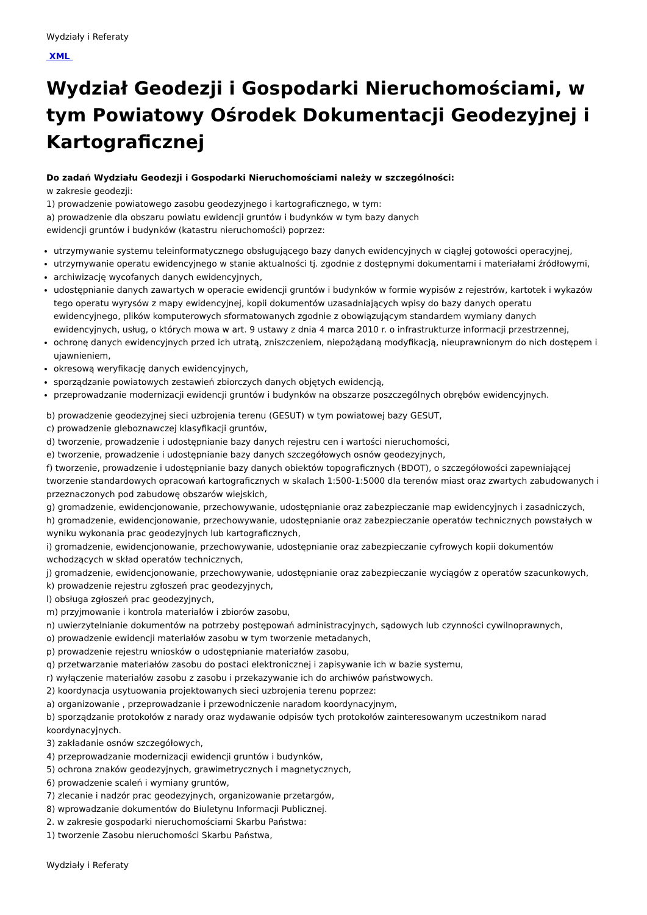Wydziały i Referaty
XML
Wydział Geodezji i Gospodarki Nieruchomościami, w tym Powiatowy Ośrodek Dokumentacji Geodezyjnej i Kartograficznej
Do zadań Wydziału Geodezji i Gospodarki Nieruchomościami należy w szczególności:
w zakresie geodezji:
1) prowadzenie powiatowego zasobu geodezyjnego i kartograficznego, w tym:
a) prowadzenie dla obszaru powiatu ewidencji gruntów i budynków w tym bazy danych
ewidencji gruntów i budynków (katastru nieruchomości) poprzez:
utrzymywanie systemu teleinformatycznego obsługującego bazy danych ewidencyjnych w ciągłej gotowości operacyjnej,
utrzymywanie operatu ewidencyjnego w stanie aktualności tj. zgodnie z dostępnymi dokumentami i materiałami źródłowymi,
archiwizację wycofanych danych ewidencyjnych,
udostępnianie danych zawartych w operacie ewidencji gruntów i budynków w formie wypisów z rejestrów, kartotek i wykazów tego operatu wyrysów z mapy ewidencyjnej, kopii dokumentów uzasadniających wpisy do bazy danych operatu ewidencyjnego, plików komputerowych sformatowanych zgodnie z obowiązującym standardem wymiany danych ewidencyjnych, usług, o których mowa w art. 9 ustawy z dnia 4 marca 2010 r. o infrastrukturze informacji przestrzennej,
ochronę danych ewidencyjnych przed ich utratą, zniszczeniem, niepożądaną modyfikacją, nieuprawnionym do nich dostępem i ujawnieniem,
okresową weryfikację danych ewidencyjnych,
sporządzanie powiatowych zestawień zbiorczych danych objętych ewidencją,
przeprowadzanie modernizacji ewidencji gruntów i budynków na obszarze poszczególnych obrębów ewidencyjnych.
b) prowadzenie geodezyjnej sieci uzbrojenia terenu (GESUT) w tym powiatowej bazy GESUT,
c) prowadzenie gleboznawczej klasyfikacji gruntów,
d) tworzenie, prowadzenie i udostępnianie bazy danych rejestru cen i wartości nieruchomości,
e) tworzenie, prowadzenie i udostępnianie bazy danych szczegółowych osnów geodezyjnych,
f) tworzenie, prowadzenie i udostępnianie bazy danych obiektów topograficznych (BDOT), o szczegółowości zapewniającej tworzenie standardowych opracowań kartograficznych w skalach 1:500-1:5000 dla terenów miast oraz zwartych zabudowanych i przeznaczonych pod zabudowę obszarów wiejskich,
g) gromadzenie, ewidencjonowanie, przechowywanie, udostępnianie oraz zabezpieczanie map ewidencyjnych i zasadniczych,
h) gromadzenie, ewidencjonowanie, przechowywanie, udostępnianie oraz zabezpieczanie operatów technicznych powstałych w wyniku wykonania prac geodezyjnych lub kartograficznych,
i) gromadzenie, ewidencjonowanie, przechowywanie, udostępnianie oraz zabezpieczanie cyfrowych kopii dokumentów wchodzących w skład operatów technicznych,
j) gromadzenie, ewidencjonowanie, przechowywanie, udostępnianie oraz zabezpieczanie wyciągów z operatów szacunkowych,
k) prowadzenie rejestru zgłoszeń prac geodezyjnych,
l) obsługa zgłoszeń prac geodezyjnych,
m) przyjmowanie i kontrola materiałów i zbiorów zasobu,
n) uwierzytelnianie dokumentów na potrzeby postępowań administracyjnych, sądowych lub czynności cywilnoprawnych,
o) prowadzenie ewidencji materiałów zasobu w tym tworzenie metadanych,
p) prowadzenie rejestru wniosków o udostępnianie materiałów zasobu,
q) przetwarzanie materiałów zasobu do postaci elektronicznej i zapisywanie ich w bazie systemu,
r) wyłączenie materiałów zasobu z zasobu i przekazywanie ich do archiwów państwowych.
2) koordynacja usytuowania projektowanych sieci uzbrojenia terenu poprzez:
a) organizowanie , przeprowadzanie i przewodniczenie naradom koordynacyjnym,
b) sporządzanie protokołów z narady oraz wydawanie odpisów tych protokołów zainteresowanym uczestnikom narad koordynacyjnych.
3) zakładanie osnów szczegółowych,
4) przeprowadzanie modernizacji ewidencji gruntów i budynków,
5) ochrona znaków geodezyjnych, grawimetrycznych i magnetycznych,
6) prowadzenie scaleń i wymiany gruntów,
7) zlecanie i nadzór prac geodezyjnych, organizowanie przetargów,
8) wprowadzanie dokumentów do Biuletynu Informacji Publicznej.
2. w zakresie gospodarki nieruchomościami Skarbu Państwa:
1) tworzenie Zasobu nieruchomości Skarbu Państwa,
Wydziały i Referaty